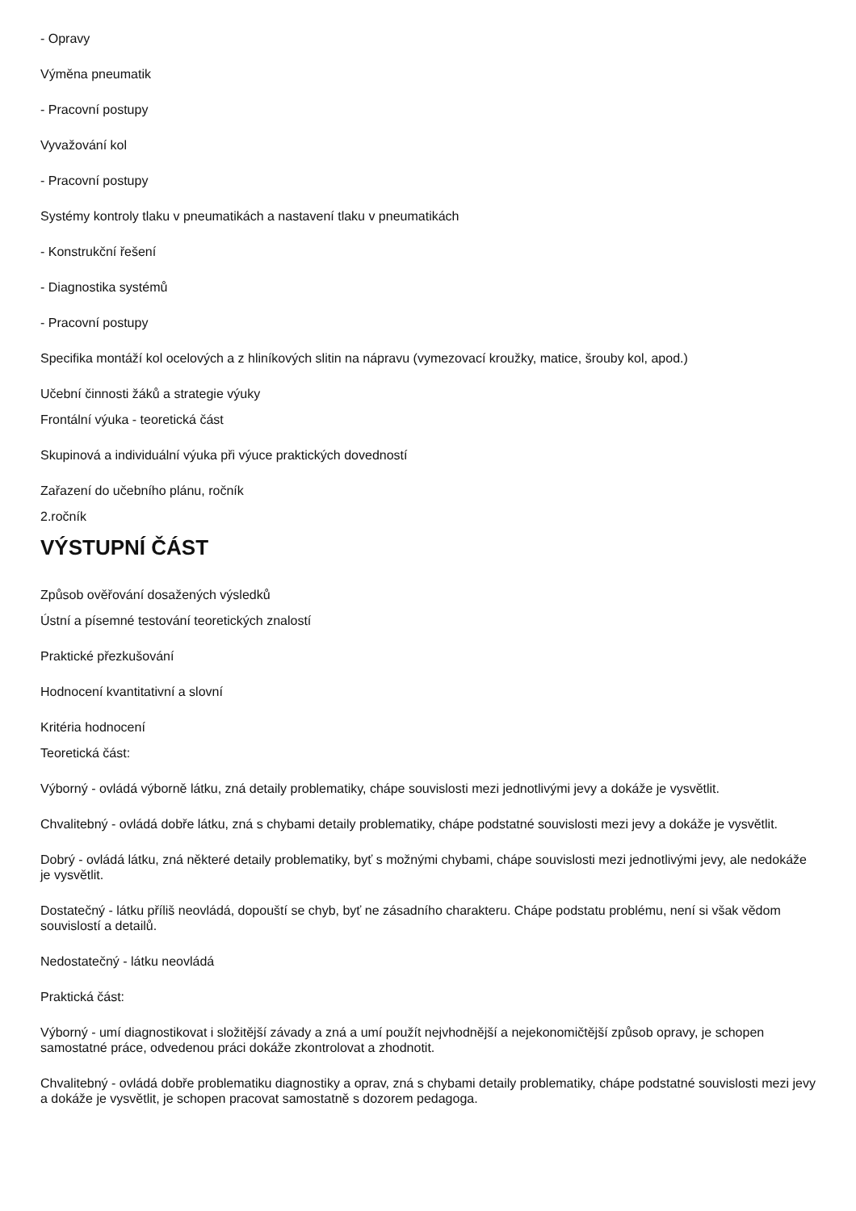- Opravy
Výměna pneumatik
- Pracovní postupy
Vyvažování kol
- Pracovní postupy
Systémy kontroly tlaku v pneumatikách a nastavení tlaku v pneumatikách
- Konstrukční řešení
- Diagnostika systémů
- Pracovní postupy
Specifika montáží kol ocelových a z hliníkových slitin na nápravu (vymezovací kroužky, matice, šrouby kol, apod.)
Učební činnosti žáků a strategie výuky
Frontální výuka - teoretická část
Skupinová a individuální výuka při výuce praktických dovedností
Zařazení do učebního plánu, ročník
2.ročník
VÝSTUPNÍ ČÁST
Způsob ověřování dosažených výsledků
Ústní a písemné testování teoretických znalostí
Praktické přezkušování
Hodnocení kvantitativní a slovní
Kritéria hodnocení
Teoretická část:
Výborný - ovládá výborně látku, zná detaily problematiky, chápe souvislosti mezi jednotlivými jevy a dokáže je vysvětlit.
Chvalitebný - ovládá dobře látku, zná s chybami detaily problematiky, chápe podstatné souvislosti mezi jevy a dokáže je vysvětlit.
Dobrý - ovládá látku, zná některé detaily problematiky, byť s možnými chybami, chápe souvislosti mezi jednotlivými jevy, ale nedokáže je vysvětlit.
Dostatečný - látku příliš neovládá, dopouští se chyb, byť ne zásadního charakteru. Chápe podstatu problému, není si však vědom souvislostí a detailů.
Nedostatečný - látku neovládá
Praktická část:
Výborný - umí diagnostikovat i složitější závady a zná a umí použít nejvhodnější a nejekonomičtější způsob opravy, je schopen samostatné práce, odvedenou práci dokáže zkontrolovat a zhodnotit.
Chvalitebný - ovládá dobře problematiku diagnostiky a oprav, zná s chybami detaily problematiky, chápe podstatné souvislosti mezi jevy a dokáže je vysvětlit, je schopen pracovat samostatně s dozorem pedagoga.